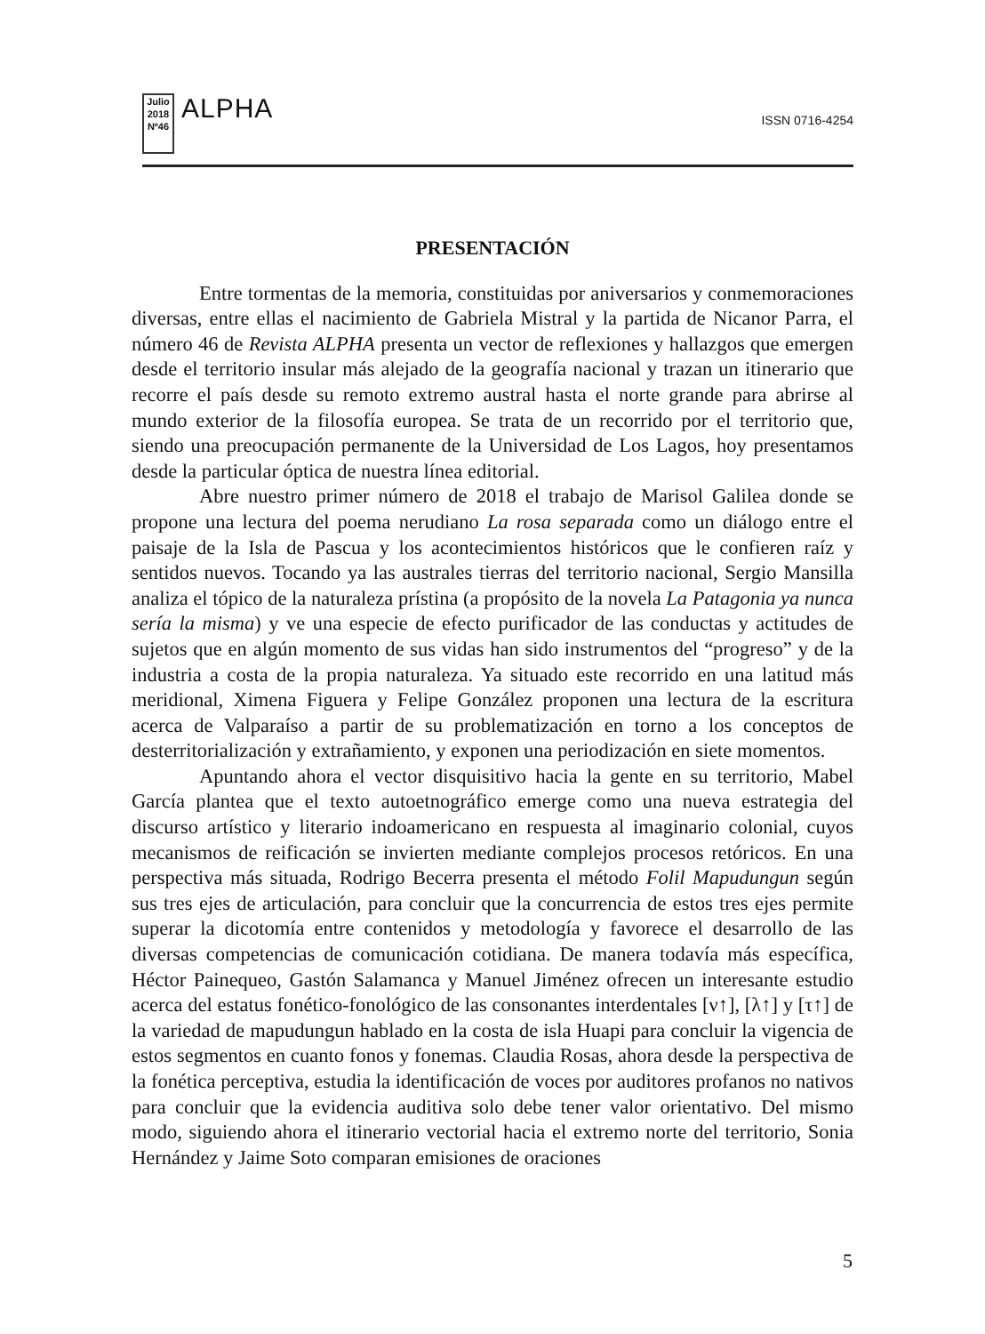Julio 2018
Nº46
ALPHA
ISSN 0716-4254
PRESENTACIÓN
Entre tormentas de la memoria, constituidas por aniversarios y conmemoraciones diversas, entre ellas el nacimiento de Gabriela Mistral y la partida de Nicanor Parra, el número 46 de Revista ALPHA presenta un vector de reflexiones y hallazgos que emergen desde el territorio insular más alejado de la geografía nacional y trazan un itinerario que recorre el país desde su remoto extremo austral hasta el norte grande para abrirse al mundo exterior de la filosofía europea. Se trata de un recorrido por el territorio que, siendo una preocupación permanente de la Universidad de Los Lagos, hoy presentamos desde la particular óptica de nuestra línea editorial.
Abre nuestro primer número de 2018 el trabajo de Marisol Galilea donde se propone una lectura del poema nerudiano La rosa separada como un diálogo entre el paisaje de la Isla de Pascua y los acontecimientos históricos que le confieren raíz y sentidos nuevos. Tocando ya las australes tierras del territorio nacional, Sergio Mansilla analiza el tópico de la naturaleza prístina (a propósito de la novela La Patagonia ya nunca sería la misma) y ve una especie de efecto purificador de las conductas y actitudes de sujetos que en algún momento de sus vidas han sido instrumentos del “progreso” y de la industria a costa de la propia naturaleza. Ya situado este recorrido en una latitud más meridional, Ximena Figuera y Felipe González proponen una lectura de la escritura acerca de Valparaíso a partir de su problematización en torno a los conceptos de desterritorialización y extrañamiento, y exponen una periodización en siete momentos.
Apuntando ahora el vector disquisitivo hacia la gente en su territorio, Mabel García plantea que el texto autoetnográfico emerge como una nueva estrategia del discurso artístico y literario indoamericano en respuesta al imaginario colonial, cuyos mecanismos de reificación se invierten mediante complejos procesos retóricos. En una perspectiva más situada, Rodrigo Becerra presenta el método Folil Mapudungun según sus tres ejes de articulación, para concluir que la concurrencia de estos tres ejes permite superar la dicotomía entre contenidos y metodología y favorece el desarrollo de las diversas competencias de comunicación cotidiana. De manera todavía más específica, Héctor Painequeo, Gastón Salamanca y Manuel Jiménez ofrecen un interesante estudio acerca del estatus fonético-fonológico de las consonantes interdentales [ν↑], [λ↑] y [τ↑] de la variedad de mapudungun hablado en la costa de isla Huapi para concluir la vigencia de estos segmentos en cuanto fonos y fonemas. Claudia Rosas, ahora desde la perspectiva de la fonética perceptiva, estudia la identificación de voces por auditores profanos no nativos para concluir que la evidencia auditiva solo debe tener valor orientativo. Del mismo modo, siguiendo ahora el itinerario vectorial hacia el extremo norte del territorio, Sonia Hernández y Jaime Soto comparan emisiones de oraciones
5